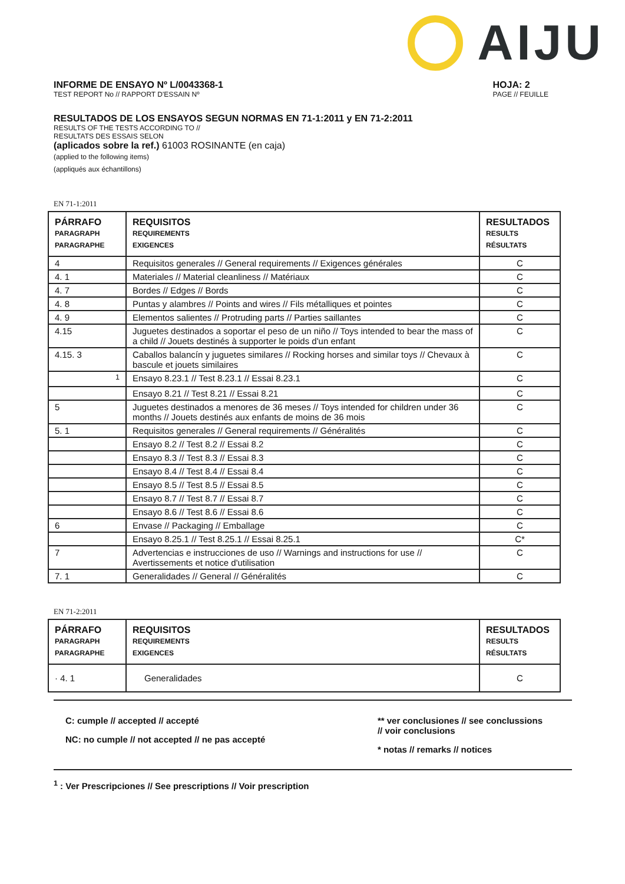AIJU
INFORME DE ENSAYO Nº L/0043368-1
TEST REPORT No // RAPPORT D'ESSAIN Nº
HOJA: 2
PAGE // FEUILLE
RESULTADOS DE LOS ENSAYOS SEGUN NORMAS EN 71-1:2011 y EN 71-2:2011
RESULTS OF THE TESTS ACCORDING TO //
RESULTATS DES ESSAIS SELON
(aplicados sobre la ref.) 61003 ROSINANTE (en caja)
(applied to the following items)
(appliqués aux échantillons)
EN 71-1:2011
| PÁRRAFO PARAGRAPH PARAGRAPHE | REQUISITOS REQUIREMENTS EXIGENCES | RESULTADOS RESULTS RÉSULTATS |
| --- | --- | --- |
| 4 | Requisitos generales // General requirements // Exigences générales | C |
| 4. 1 | Materiales // Material cleanliness // Matériaux | C |
| 4. 7 | Bordes // Edges // Bords | C |
| 4. 8 | Puntas y alambres // Points and wires // Fils métalliques et pointes | C |
| 4. 9 | Elementos salientes // Protruding parts // Parties saillantes | C |
| 4.15 | Juguetes destinados a soportar el peso de un niño // Toys intended to bear the mass of a child // Jouets destinés à supporter le poids d'un enfant | C |
| 4.15. 3 | Caballos balancín y juguetes similares // Rocking horses and similar toys // Chevaux à bascule et jouets similaires | C |
| <sup>1</sup> | Ensayo 8.23.1 // Test 8.23.1 // Essai 8.23.1 | C |
| | Ensayo 8.21 // Test 8.21 // Essai 8.21 | C |
| 5 | Juguetes destinados a menores de 36 meses // Toys intended for children under 36 months // Jouets destinés aux enfants de moins de 36 mois | C |
| 5. 1 | Requisitos generales // General requirements // Généralités | C |
| | Ensayo 8.2 // Test 8.2 // Essai 8.2 | C |
| | Ensayo 8.3 // Test 8.3 // Essai 8.3 | C |
| | Ensayo 8.4 // Test 8.4 // Essai 8.4 | C |
| | Ensayo 8.5 // Test 8.5 // Essai 8.5 | C |
| | Ensayo 8.7 // Test 8.7 // Essai 8.7 | C |
| | Ensayo 8.6 // Test 8.6 // Essai 8.6 | C |
| 6 | Envase // Packaging // Emballage | C |
| | Ensayo 8.25.1 // Test 8.25.1 // Essai 8.25.1 | C* |
| 7 | Advertencias e instrucciones de uso // Warnings and instructions for use // Avertissements et notice d'utilisation | C |
| 7. 1 | Generalidades // General // Généralités | C |
EN 71-2:2011
| PÁRRAFO PARAGRAPH PARAGRAPHE | REQUISITOS REQUIREMENTS EXIGENCES | RESULTADOS RESULTS RÉSULTATS |
| --- | --- | --- |
| · 4. 1 | Generalidades | C |
C: cumple // accepted // accepté
NC: no cumple // not accepted // ne pas accepté
** ver conclusiones // see conclussions
// voir conclusions
* notas // remarks // notices
<sup>1</sup> : Ver Prescripciones // See prescriptions // Voir prescription